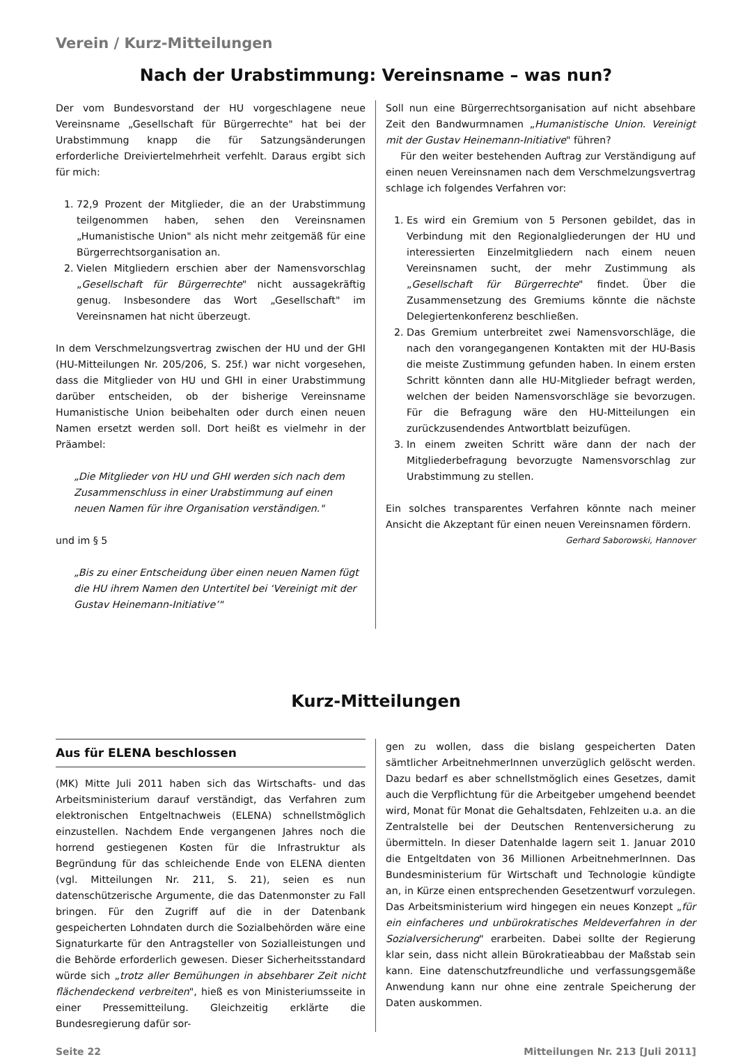Verein / Kurz-Mitteilungen
Nach der Urabstimmung: Vereinsname – was nun?
Der vom Bundesvorstand der HU vorgeschlagene neue Vereinsname „Gesellschaft für Bürgerrechte" hat bei der Urabstimmung knapp die für Satzungsänderungen erforderliche Dreiviertelmehrheit verfehlt. Daraus ergibt sich für mich:
1. 72,9 Prozent der Mitglieder, die an der Urabstimmung teilgenommen haben, sehen den Vereinsnamen „Humanistische Union" als nicht mehr zeitgemäß für eine Bürgerrechtsorganisation an.
2. Vielen Mitgliedern erschien aber der Namensvorschlag „Gesellschaft für Bürgerrechte" nicht aussagekräftig genug. Insbesondere das Wort „Gesellschaft" im Vereinsnamen hat nicht überzeugt.
In dem Verschmelzungsvertrag zwischen der HU und der GHI (HU-Mitteilungen Nr. 205/206, S. 25f.) war nicht vorgesehen, dass die Mitglieder von HU und GHI in einer Urabstimmung darüber entscheiden, ob der bisherige Vereinsname Humanistische Union beibehalten oder durch einen neuen Namen ersetzt werden soll. Dort heißt es vielmehr in der Präambel:
„Die Mitglieder von HU und GHI werden sich nach dem Zusammenschluss in einer Urabstimmung auf einen neuen Namen für ihre Organisation verständigen."
und im § 5
„Bis zu einer Entscheidung über einen neuen Namen fügt die HU ihrem Namen den Untertitel bei ‘Vereinigt mit der Gustav Heinemann-Initiative’"
Soll nun eine Bürgerrechtsorganisation auf nicht absehbare Zeit den Bandwurmnamen „Humanistische Union. Vereinigt mit der Gustav Heinemann-Initiative" führen?
Für den weiter bestehenden Auftrag zur Verständigung auf einen neuen Vereinsnamen nach dem Verschmelzungsvertrag schlage ich folgendes Verfahren vor:
1. Es wird ein Gremium von 5 Personen gebildet, das in Verbindung mit den Regionalgliederungen der HU und interessierten Einzelmitgliedern nach einem neuen Vereinsnamen sucht, der mehr Zustimmung als „Gesellschaft für Bürgerrechte" findet. Über die Zusammensetzung des Gremiums könnte die nächste Delegiertenkonferenz beschließen.
2. Das Gremium unterbreitet zwei Namensvorschläge, die nach den vorangegangenen Kontakten mit der HU-Basis die meiste Zustimmung gefunden haben. In einem ersten Schritt könnten dann alle HU-Mitglieder befragt werden, welchen der beiden Namensvorschläge sie bevorzugen. Für die Befragung wäre den HU-Mitteilungen ein zurückzusendendes Antwortblatt beizufügen.
3. In einem zweiten Schritt wäre dann der nach der Mitgliederbefragung bevorzugte Namensvorschlag zur Urabstimmung zu stellen.
Ein solches transparentes Verfahren könnte nach meiner Ansicht die Akzeptant für einen neuen Vereinsnamen fördern.
Gerhard Saborowski, Hannover
Kurz-Mitteilungen
Aus für ELENA beschlossen
(MK) Mitte Juli 2011 haben sich das Wirtschafts- und das Arbeitsministerium darauf verständigt, das Verfahren zum elektronischen Entgeltnachweis (ELENA) schnellstmöglich einzustellen. Nachdem Ende vergangenen Jahres noch die horrend gestiegenen Kosten für die Infrastruktur als Begründung für das schleichende Ende von ELENA dienten (vgl. Mitteilungen Nr. 211, S. 21), seien es nun datenschützerische Argumente, die das Datenmonster zu Fall bringen. Für den Zugriff auf die in der Datenbank gespeicherten Lohndaten durch die Sozialbehörden wäre eine Signaturkarte für den Antragsteller von Sozialleistungen und die Behörde erforderlich gewesen. Dieser Sicherheitsstandard würde sich „trotz aller Bemühungen in absehbarer Zeit nicht flächendeckend verbreiten", hieß es von Ministeriumsseite in einer Pressemitteilung. Gleichzeitig erklärte die Bundesregierung dafür sor-
gen zu wollen, dass die bislang gespeicherten Daten sämtlicher ArbeitnehmerInnen unverzüglich gelöscht werden. Dazu bedarf es aber schnellstmöglich eines Gesetzes, damit auch die Verpflichtung für die Arbeitgeber umgehend beendet wird, Monat für Monat die Gehaltsdaten, Fehlzeiten u.a. an die Zentralstelle bei der Deutschen Rentenversicherung zu übermitteln. In dieser Datenhalde lagern seit 1. Januar 2010 die Entgeltdaten von 36 Millionen ArbeitnehmerInnen. Das Bundesministerium für Wirtschaft und Technologie kündigte an, in Kürze einen entsprechenden Gesetzentwurf vorzulegen. Das Arbeitsministerium wird hingegen ein neues Konzept „für ein einfacheres und unbürokratisches Meldeverfahren in der Sozialversicherung" erarbeiten. Dabei sollte der Regierung klar sein, dass nicht allein Bürokratieabbau der Maßstab sein kann. Eine datenschutzfreundliche und verfassungsgemäße Anwendung kann nur ohne eine zentrale Speicherung der Daten auskommen.
Seite 22 Mitteilungen Nr. 213 [Juli 2011]